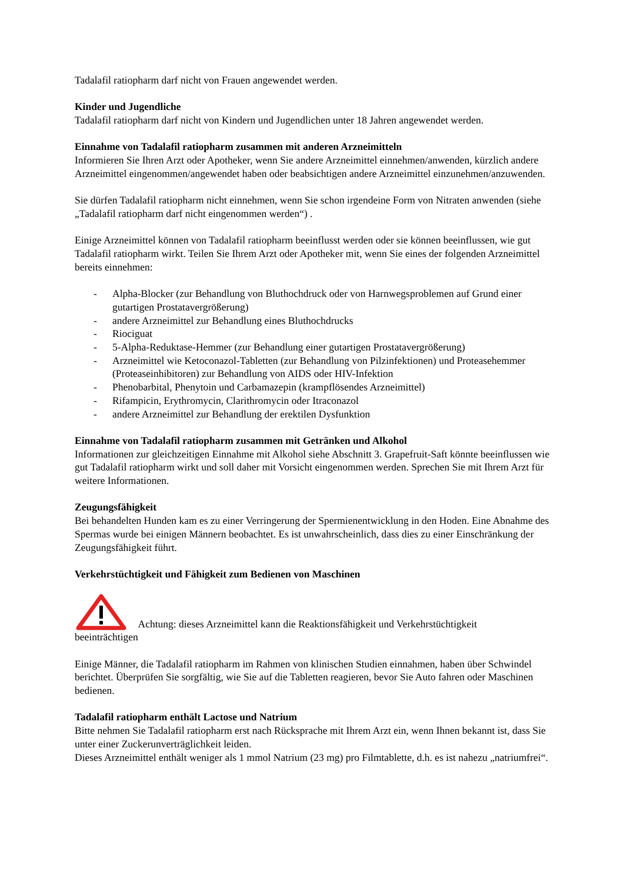Tadalafil ratiopharm darf nicht von Frauen angewendet werden.
Kinder und Jugendliche
Tadalafil ratiopharm darf nicht von Kindern und Jugendlichen unter 18 Jahren angewendet werden.
Einnahme von Tadalafil ratiopharm zusammen mit anderen Arzneimitteln
Informieren Sie Ihren Arzt oder Apotheker, wenn Sie andere Arzneimittel einnehmen/anwenden, kürzlich andere Arzneimittel eingenommen/angewendet haben oder beabsichtigen andere Arzneimittel einzunehmen/anzuwenden.
Sie dürfen Tadalafil ratiopharm nicht einnehmen, wenn Sie schon irgendeine Form von Nitraten anwenden (siehe „Tadalafil ratiopharm darf nicht eingenommen werden“) .
Einige Arzneimittel können von Tadalafil ratiopharm beeinflusst werden oder sie können beeinflussen, wie gut Tadalafil ratiopharm wirkt. Teilen Sie Ihrem Arzt oder Apotheker mit, wenn Sie eines der folgenden Arzneimittel bereits einnehmen:
- Alpha-Blocker (zur Behandlung von Bluthochdruck oder von Harnwegsproblemen auf Grund einer gutartigen Prostatavergrößerung)
- andere Arzneimittel zur Behandlung eines Bluthochdrucks
- Riociguat
- 5-Alpha-Reduktase-Hemmer (zur Behandlung einer gutartigen Prostatavergrößerung)
- Arzneimittel wie Ketoconazol-Tabletten (zur Behandlung von Pilzinfektionen) und Proteasehemmer (Proteaseinhibitoren) zur Behandlung von AIDS oder HIV-Infektion
- Phenobarbital, Phenytoin und Carbamazepin (krampflösendes Arzneimittel)
- Rifampicin, Erythromycin, Clarithromycin oder Itraconazol
- andere Arzneimittel zur Behandlung der erektilen Dysfunktion
Einnahme von Tadalafil ratiopharm zusammen mit Getränken und Alkohol
Informationen zur gleichzeitigen Einnahme mit Alkohol siehe Abschnitt 3. Grapefruit-Saft könnte beeinflussen wie gut Tadalafil ratiopharm wirkt und soll daher mit Vorsicht eingenommen werden. Sprechen Sie mit Ihrem Arzt für weitere Informationen.
Zeugungsfähigkeit
Bei behandelten Hunden kam es zu einer Verringerung der Spermienentwicklung in den Hoden. Eine Abnahme des Spermas wurde bei einigen Männern beobachtet. Es ist unwahrscheinlich, dass dies zu einer Einschränkung der Zeugungsfähigkeit führt.
Verkehrstüchtigkeit und Fähigkeit zum Bedienen von Maschinen
Achtung: dieses Arzneimittel kann die Reaktionsfähigkeit und Verkehrstüchtigkeit
beeinträchtigen
Einige Männer, die Tadalafil ratiopharm im Rahmen von klinischen Studien einnahmen, haben über Schwindel berichtet. Überprüfen Sie sorgfältig, wie Sie auf die Tabletten reagieren, bevor Sie Auto fahren oder Maschinen bedienen.
Tadalafil ratiopharm enthält Lactose und Natrium
Bitte nehmen Sie Tadalafil ratiopharm erst nach Rücksprache mit Ihrem Arzt ein, wenn Ihnen bekannt ist, dass Sie unter einer Zuckerunverträglichkeit leiden.
Dieses Arzneimittel enthält weniger als 1 mmol Natrium (23 mg) pro Filmtablette, d.h. es ist nahezu „natriumfrei“.